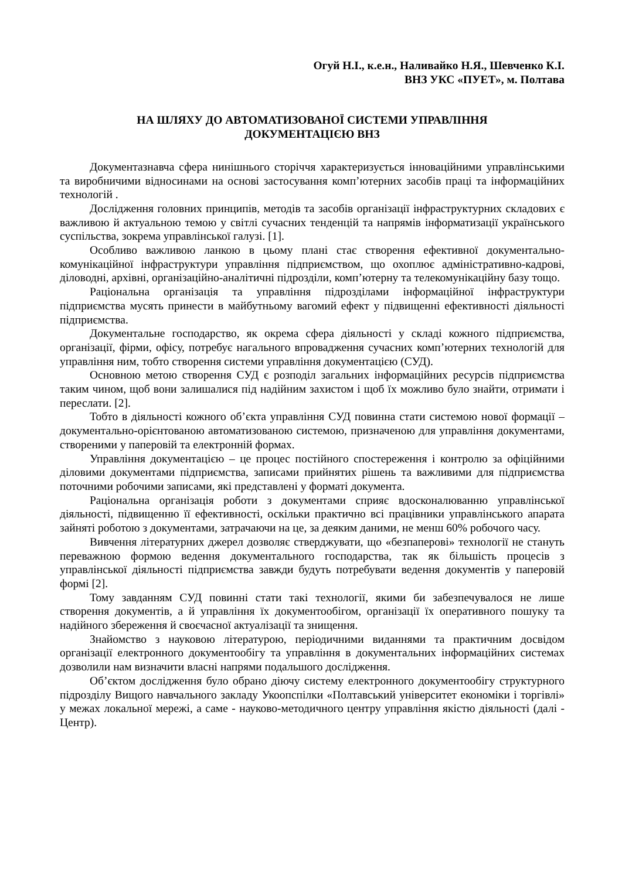Огуй Н.І., к.е.н., Наливайко Н.Я., Шевченко К.І.
ВНЗ УКС «ПУЕТ», м. Полтава
НА ШЛЯХУ ДО АВТОМАТИЗОВАНОЇ СИСТЕМИ УПРАВЛІННЯ
ДОКУМЕНТАЦІЄЮ ВНЗ
Документазнавча сфера нинішнього сторіччя характеризується інноваційними управлінськими та виробничими відносинами на основі застосування комп’ютерних засобів праці та інформаційних технологій .
Дослідження головних принципів, методів та засобів організації інфраструктурних складових є важливою й актуальною темою у світлі сучасних тенденцій та напрямів інформатизації українського суспільства, зокрема управлінської галузі. [1].
Особливо важливою ланкою в цьому плані стає створення ефективної документально-комунікаційної інфраструктури управління підприємством, що охоплює адміністративно-кадрові, діловодні, архівні, організаційно-аналітичні підрозділи, комп’ютерну та телекомунікаційну базу тощо.
Раціональна організація та управління підрозділами інформаційної інфраструктури підприємства мусять принести в майбутньому вагомий ефект у підвищенні ефективності діяльності підприємства.
Документальне господарство, як окрема сфера діяльності у складі кожного підприємства, організації, фірми, офісу, потребує нагального впровадження сучасних комп’ютерних технологій для управління ним, тобто створення системи управління документацією (СУД).
Основною метою створення СУД є розподіл загальних інформаційних ресурсів підприємства таким чином, щоб вони залишалися під надійним захистом і щоб їх можливо було знайти, отримати і переслати. [2].
Тобто в діяльності кожного об’єкта управління СУД повинна стати системою нової формації – документально-орієнтованою автоматизованою системою, призначеною для управління документами, створеними у паперовій та електронній формах.
Управління документацією – це процес постійного спостереження і контролю за офіційними діловими документами підприємства, записами прийнятих рішень та важливими для підприємства поточними робочими записами, які представлені у форматі документа.
Раціональна організація роботи з документами сприяє вдосконалюванню управлінської діяльності, підвищенню її ефективності, оскільки практично всі працівники управлінського апарата зайняті роботою з документами, затрачаючи на це, за деяким даними, не менш 60% робочого часу.
Вивчення літературних джерел дозволяє стверджувати, що «безпаперові» технології не стануть переважною формою ведення документального господарства, так як більшість процесів з управлінської діяльності підприємства завжди будуть потребувати ведення документів у паперовій формі [2].
Тому завданням СУД повинні стати такі технології, якими би забезпечувалося не лише створення документів, а й управління їх документообігом, організації їх оперативного пошуку та надійного збереження й своєчасної актуалізації та знищення.
Знайомство з науковою літературою, періодичними виданнями та практичним досвідом організації електронного документообігу та управління в документальних інформаційних системах дозволили нам визначити власні напрями подальшого дослідження.
Об’єктом дослідження було обрано діючу систему електронного документообігу структурного підрозділу Вищого навчального закладу Укоопспілки «Полтавський університет економіки і торгівлі» у межах локальної мережі, а саме - науково-методичного центру управління якістю діяльності (далі - Центр).